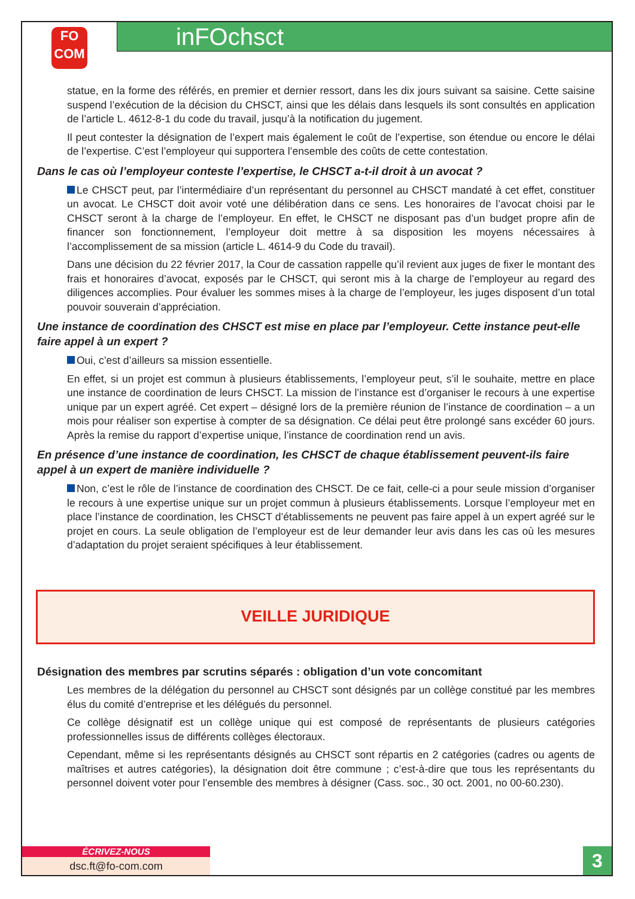FO
COM
inFOchsct
statue, en la forme des référés, en premier et dernier ressort, dans les dix jours suivant sa saisine. Cette saisine suspend l’exécution de la décision du CHSCT, ainsi que les délais dans lesquels ils sont consultés en application de l’article L. 4612-8-1 du code du travail, jusqu’à la notification du jugement.
Il peut contester la désignation de l’expert mais également le coût de l’expertise, son étendue ou encore le délai de l’expertise. C’est l’employeur qui supportera l’ensemble des coûts de cette contestation.
Dans le cas où l’employeur conteste l’expertise, le CHSCT a-t-il droit à un avocat ?
Le CHSCT peut, par l’intermédiaire d’un représentant du personnel au CHSCT mandaté à cet effet, constituer un avocat. Le CHSCT doit avoir voté une délibération dans ce sens. Les honoraires de l’avocat choisi par le CHSCT seront à la charge de l’employeur. En effet, le CHSCT ne disposant pas d’un budget propre afin de financer son fonctionnement, l’employeur doit mettre à sa disposition les moyens nécessaires à l’accomplissement de sa mission (article L. 4614-9 du Code du travail).
Dans une décision du 22 février 2017, la Cour de cassation rappelle qu’il revient aux juges de fixer le montant des frais et honoraires d’avocat, exposés par le CHSCT, qui seront mis à la charge de l’employeur au regard des diligences accomplies. Pour évaluer les sommes mises à la charge de l’employeur, les juges disposent d’un total pouvoir souverain d’appréciation.
Une instance de coordination des CHSCT est mise en place par l’employeur. Cette instance peut-elle faire appel à un expert ?
Oui, c’est d’ailleurs sa mission essentielle.
En effet, si un projet est commun à plusieurs établissements, l’employeur peut, s’il le souhaite, mettre en place une instance de coordination de leurs CHSCT. La mission de l’instance est d’organiser le recours à une expertise unique par un expert agréé. Cet expert – désigné lors de la première réunion de l’instance de coordination – a un mois pour réaliser son expertise à compter de sa désignation. Ce délai peut être prolongé sans excéder 60 jours. Après la remise du rapport d’expertise unique, l’instance de coordination rend un avis.
En présence d’une instance de coordination, les CHSCT de chaque établissement peuvent-ils faire appel à un expert de manière individuelle ?
Non, c’est le rôle de l’instance de coordination des CHSCT. De ce fait, celle-ci a pour seule mission d’organiser le recours à une expertise unique sur un projet commun à plusieurs établissements. Lorsque l’employeur met en place l’instance de coordination, les CHSCT d’établissements ne peuvent pas faire appel à un expert agréé sur le projet en cours. La seule obligation de l’employeur est de leur demander leur avis dans les cas où les mesures d’adaptation du projet seraient spécifiques à leur établissement.
VEILLE JURIDIQUE
Désignation des membres par scrutins séparés : obligation d’un vote concomitant
Les membres de la délégation du personnel au CHSCT sont désignés par un collège constitué par les membres élus du comité d’entreprise et les délégués du personnel.
Ce collège désignatif est un collège unique qui est composé de représentants de plusieurs catégories professionnelles issus de différents collèges électoraux.
Cependant, même si les représentants désignés au CHSCT sont répartis en 2 catégories (cadres ou agents de maîtrises et autres catégories), la désignation doit être commune ; c’est-à-dire que tous les représentants du personnel doivent voter pour l’ensemble des membres à désigner (Cass. soc., 30 oct. 2001, no 00-60.230).
ÉCRIVEZ-NOUS
dsc.ft@fo-com.com
3